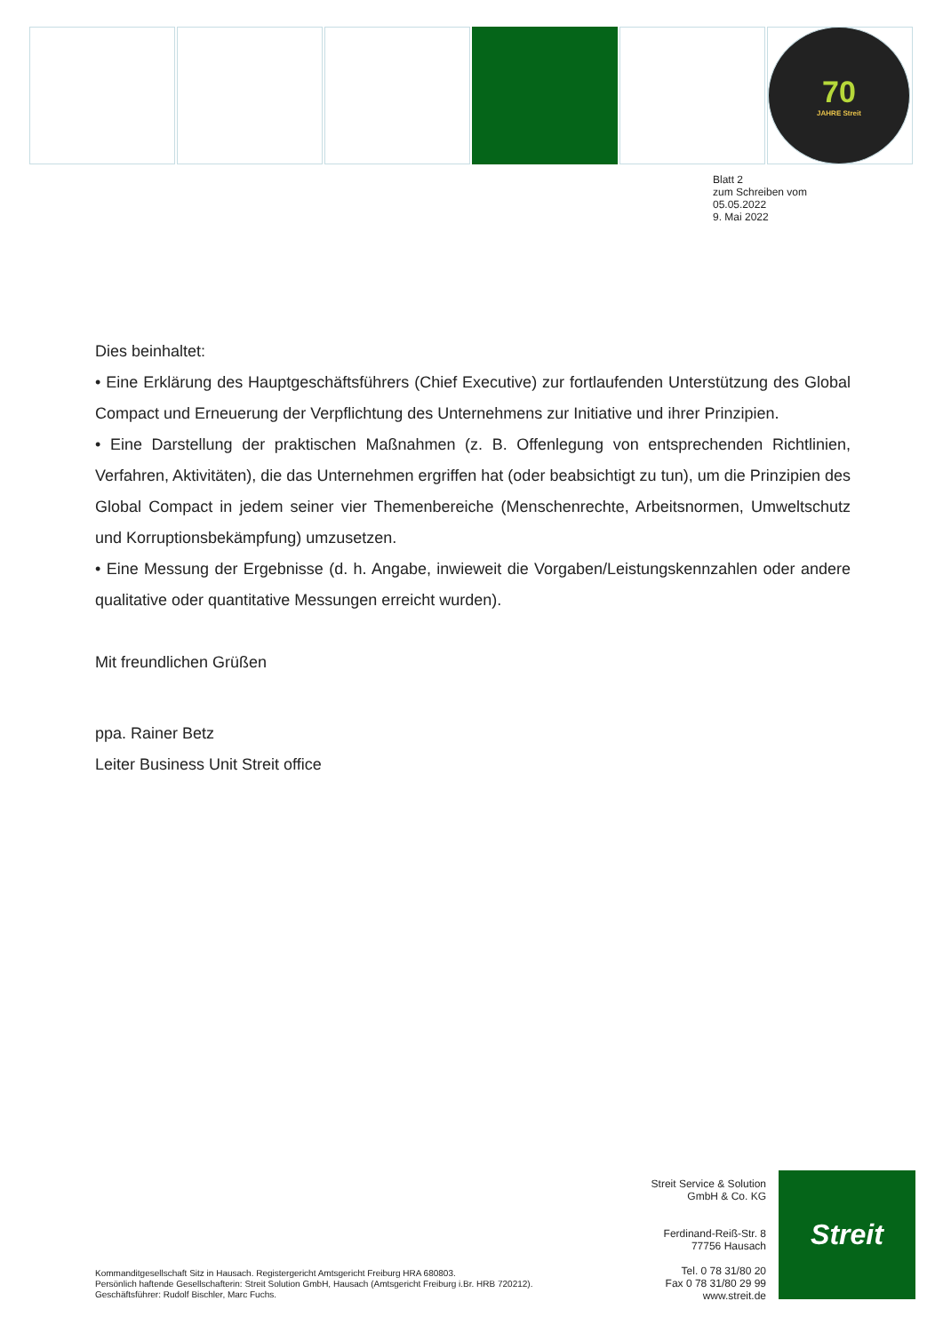70
JAHRE Streit
Blatt 2
zum Schreiben vom
05.05.2022
9. Mai 2022
Dies beinhaltet:
• Eine Erklärung des Hauptgeschäftsführers (Chief Executive) zur fortlaufenden Unterstützung des Global Compact und Erneuerung der Verpflichtung des Unternehmens zur Initiative und ihrer Prinzipien.
• Eine Darstellung der praktischen Maßnahmen (z. B. Offenlegung von entsprechenden Richtlinien, Verfahren, Aktivitäten), die das Unternehmen ergriffen hat (oder beabsichtigt zu tun), um die Prinzipien des Global Compact in jedem seiner vier Themenbereiche (Menschenrechte, Arbeitsnormen, Umweltschutz und Korruptionsbekämpfung) umzusetzen.
• Eine Messung der Ergebnisse (d. h. Angabe, inwieweit die Vorgaben/Leistungskennzahlen oder andere qualitative oder quantitative Messungen erreicht wurden).
Mit freundlichen Grüßen
ppa. Rainer Betz
Leiter Business Unit Streit office
Streit Service & Solution
GmbH & Co. KG
Ferdinand-Reiß-Str. 8
77756 Hausach
Tel. 0 78 31/80 20
Fax 0 78 31/80 29 99
www.streit.de
Streit
Kommanditgesellschaft Sitz in Hausach. Registergericht Amtsgericht Freiburg HRA 680803.
Persönlich haftende Gesellschafterin: Streit Solution GmbH, Hausach (Amtsgericht Freiburg i.Br. HRB 720212).
Geschäftsführer: Rudolf Bischler, Marc Fuchs.